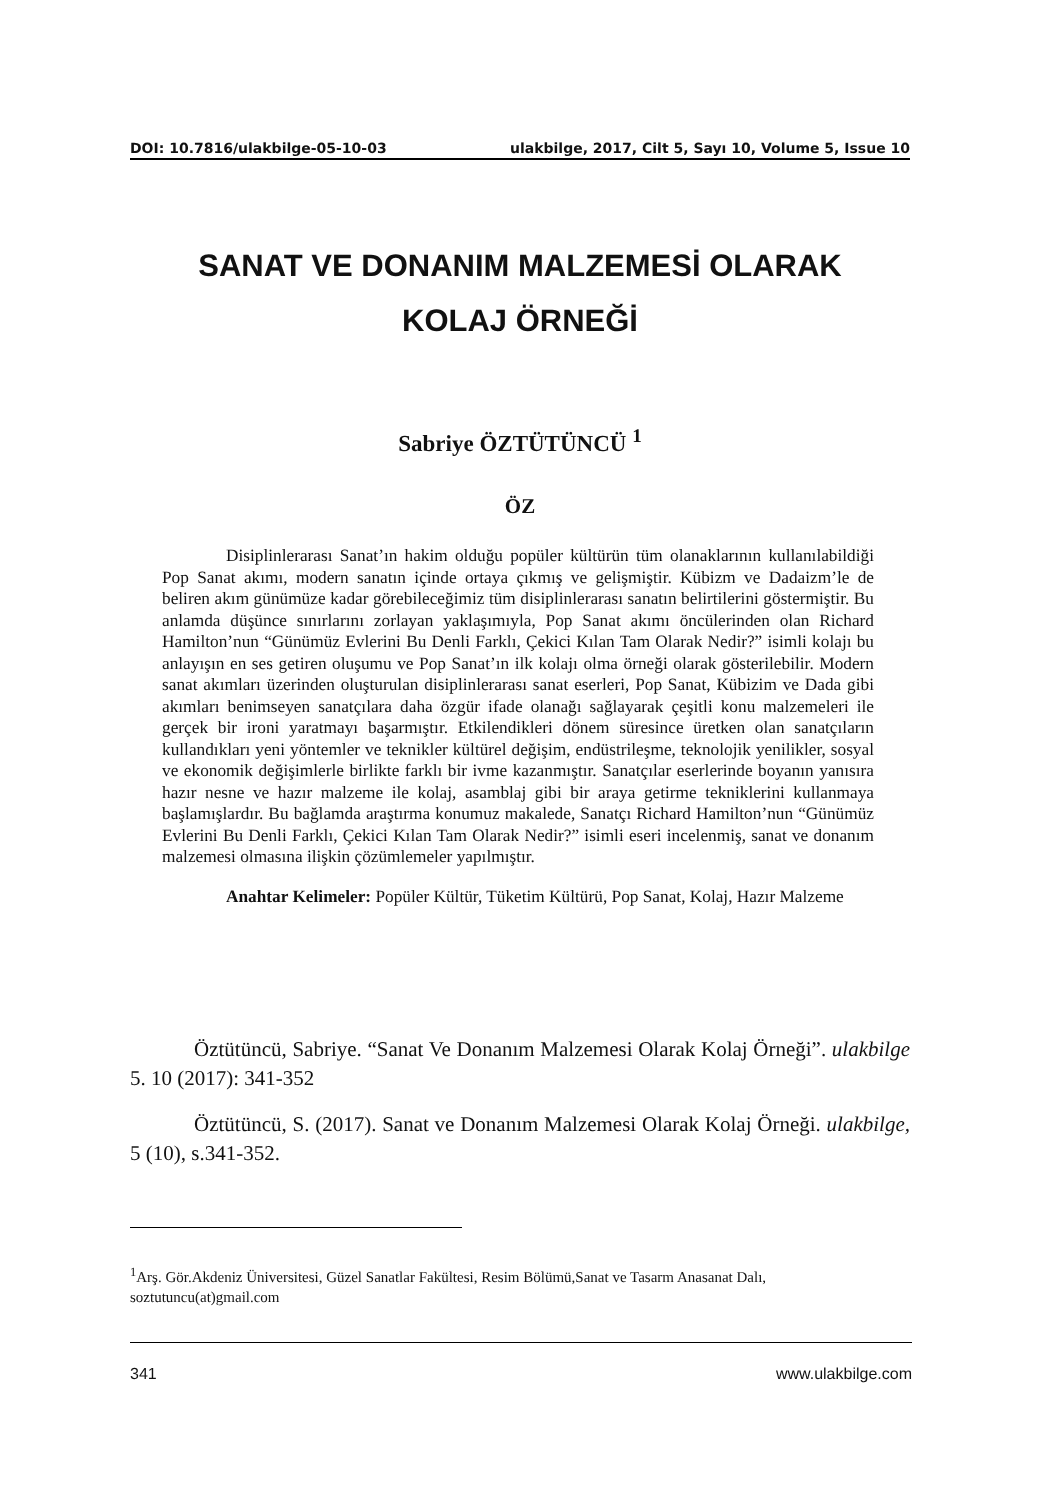DOI: 10.7816/ulakbilge-05-10-03 ulakbilge, 2017, Cilt 5, Sayı 10, Volume 5, Issue 10
SANAT VE DONANIM MALZEMESİ OLARAK
KOLAJ ÖRNEĞİ
Sabriye ÖZTÜTÜNCÜ <sup>1</sup>
ÖZ
Disiplinlerarası Sanat’ın hakim olduğu popüler kültürün tüm olanaklarının kullanılabildiği Pop Sanat akımı, modern sanatın içinde ortaya çıkmış ve gelişmiştir. Kübizm ve Dadaizm’le de beliren akım günümüze kadar görebileceğimiz tüm disiplinlerarası sanatın belirtilerini göstermiştir. Bu anlamda düşünce sınırlarını zorlayan yaklaşımıyla, Pop Sanat akımı öncülerinden olan Richard Hamilton’nun “Günümüz Evlerini Bu Denli Farklı, Çekici Kılan Tam Olarak Nedir?” isimli kolajı bu anlayışın en ses getiren oluşumu ve Pop Sanat’ın ilk kolajı olma örneği olarak gösterilebilir. Modern sanat akımları üzerinden oluşturulan disiplinlerarası sanat eserleri, Pop Sanat, Kübizim ve Dada gibi akımları benimseyen sanatçılara daha özgür ifade olanağı sağlayarak çeşitli konu malzemeleri ile gerçek bir ironi yaratmayı başarmıştır. Etkilendikleri dönem süresince üretken olan sanatçıların kullandıkları yeni yöntemler ve teknikler kültürel değişim, endüstrileşme, teknolojik yenilikler, sosyal ve ekonomik değişimlerle birlikte farklı bir ivme kazanmıştır. Sanatçılar eserlerinde boyanın yanısıra hazır nesne ve hazır malzeme ile kolaj, asamblaj gibi bir araya getirme tekniklerini kullanmaya başlamışlardır. Bu bağlamda araştırma konumuz makalede, Sanatçı Richard Hamilton’nun “Günümüz Evlerini Bu Denli Farklı, Çekici Kılan Tam Olarak Nedir?” isimli eseri incelenmiş, sanat ve donanım malzemesi olmasına ilişkin çözümlemeler yapılmıştır.
Anahtar Kelimeler: Popüler Kültür, Tüketim Kültürü, Pop Sanat, Kolaj, Hazır Malzeme
Öztütüncü, Sabriye. “Sanat Ve Donanım Malzemesi Olarak Kolaj Örneği”. ulakbilge 5. 10 (2017): 341-352
Öztütüncü, S. (2017). Sanat ve Donanım Malzemesi Olarak Kolaj Örneği. ulakbilge, 5 (10), s.341-352.
<sup>1</sup> Arş. Gör.Akdeniz Üniversitesi, Güzel Sanatlar Fakültesi, Resim Bölümü,Sanat ve Tasarm Anasanat Dalı, soztutuncu(at)gmail.com
341 www.ulakbilge.com